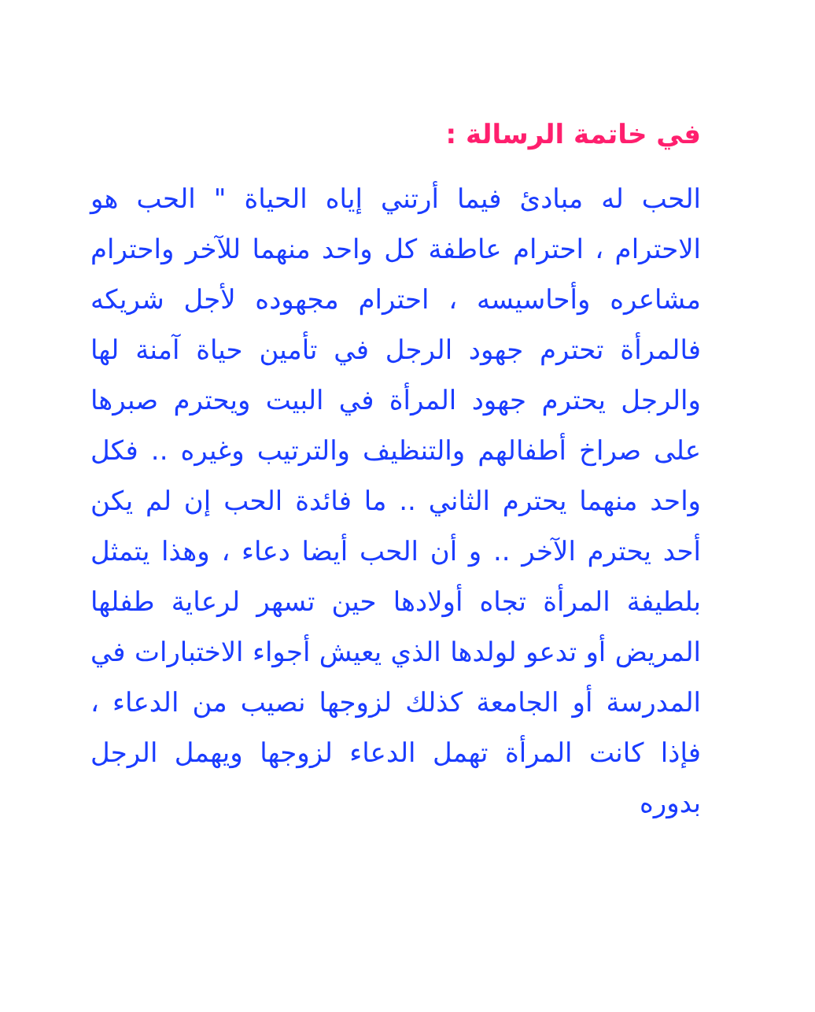في خاتمة الرسالة :
الحب له مبادئ فيما أرتني إياه الحياة " الحب هو الاحترام ، احترام عاطفة كل واحد منهما للآخر واحترام مشاعره وأحاسيسه ، احترام مجهوده لأجل شريكه فالمرأة تحترم جهود الرجل في تأمين حياة آمنة لها والرجل يحترم جهود المرأة في البيت ويحترم صبرها على صراخ أطفالهم والتنظيف والترتيب وغيره .. فكل واحد منهما يحترم الثاني .. ما فائدة الحب إن لم يكن أحد يحترم الآخر .. و أن الحب أيضا دعاء ، وهذا يتمثل بلطيفة المرأة تجاه أولادها حين تسهر لرعاية طفلها المريض أو تدعو لولدها الذي يعيش أجواء الاختبارات في المدرسة أو الجامعة كذلك لزوجها نصيب من الدعاء ، فإذا كانت المرأة تهمل الدعاء لزوجها ويهمل الرجل بدوره